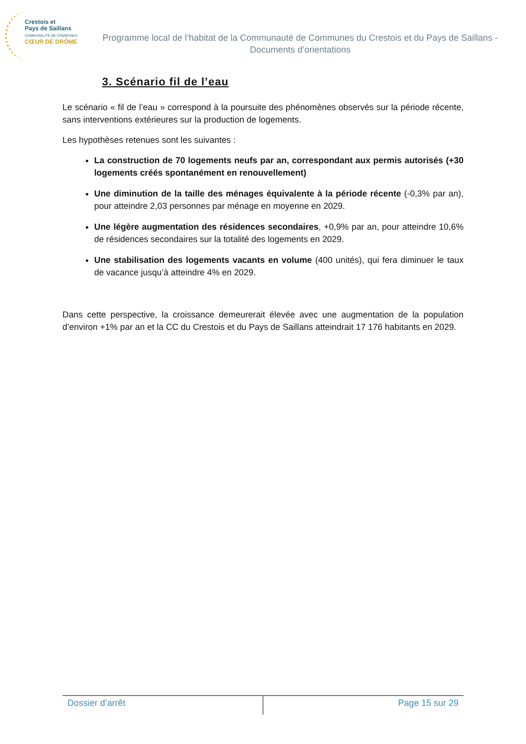Crestois et
Pays de Saillans
COMMUNAUTÉ DE COMMUNES
CŒUR DE DRÔME
Programme local de l’habitat de la Communauté de Communes du Crestois et du Pays de Saillans - Documents d’orientations
3. Scénario fil de l’eau
Le scénario « fil de l’eau » correspond à la poursuite des phénomènes observés sur la période récente, sans interventions extérieures sur la production de logements.
Les hypothèses retenues sont les suivantes :
La construction de 70 logements neufs par an, correspondant aux permis autorisés (+30 logements créés spontanément en renouvellement)
Une diminution de la taille des ménages équivalente à la période récente (-0,3% par an), pour atteindre 2,03 personnes par ménage en moyenne en 2029.
Une légère augmentation des résidences secondaires, +0,9% par an, pour atteindre 10,6% de résidences secondaires sur la totalité des logements en 2029.
Une stabilisation des logements vacants en volume (400 unités), qui fera diminuer le taux de vacance jusqu’à atteindre 4% en 2029.
Dans cette perspective, la croissance demeurerait élevée avec une augmentation de la population d’environ +1% par an et la CC du Crestois et du Pays de Saillans atteindrait 17 176 habitants en 2029.
Dossier d’arrêt Page 15 sur 29